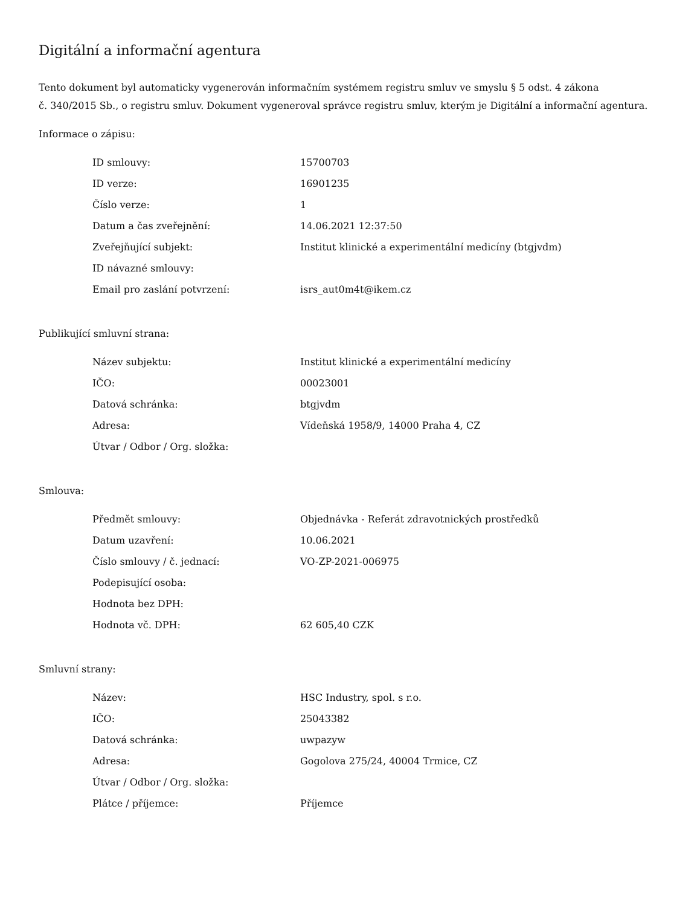Digitální a informační agentura
Tento dokument byl automaticky vygenerován informačním systémem registru smluv ve smyslu § 5 odst. 4 zákona
č. 340/2015 Sb., o registru smluv. Dokument vygeneroval správce registru smluv, kterým je Digitální a informační agentura.
Informace o zápisu:
| ID smlouvy: | 15700703 |
| ID verze: | 16901235 |
| Číslo verze: | 1 |
| Datum a čas zveřejnění: | 14.06.2021 12:37:50 |
| Zveřejňující subjekt: | Institut klinické a experimentální medicíny (btgjvdm) |
| ID návazné smlouvy: | |
| Email pro zaslání potvrzení: | isrs_aut0m4t@ikem.cz |
Publikující smluvní strana:
| Název subjektu: | Institut klinické a experimentální medicíny |
| IČO: | 00023001 |
| Datová schránka: | btgjvdm |
| Adresa: | Vídeňská 1958/9, 14000 Praha 4, CZ |
| Útvar / Odbor / Org. složka: | |
Smlouva:
| Předmět smlouvy: | Objednávka - Referát zdravotnických prostředků |
| Datum uzavření: | 10.06.2021 |
| Číslo smlouvy / č. jednací: | VO-ZP-2021-006975 |
| Podepisující osoba: | |
| Hodnota bez DPH: | |
| Hodnota vč. DPH: | 62 605,40 CZK |
Smluvní strany:
| Název: | HSC Industry, spol. s r.o. |
| IČO: | 25043382 |
| Datová schránka: | uwpazyw |
| Adresa: | Gogolova 275/24, 40004 Trmice, CZ |
| Útvar / Odbor / Org. složka: | |
| Plátce / příjemce: | Příjemce |